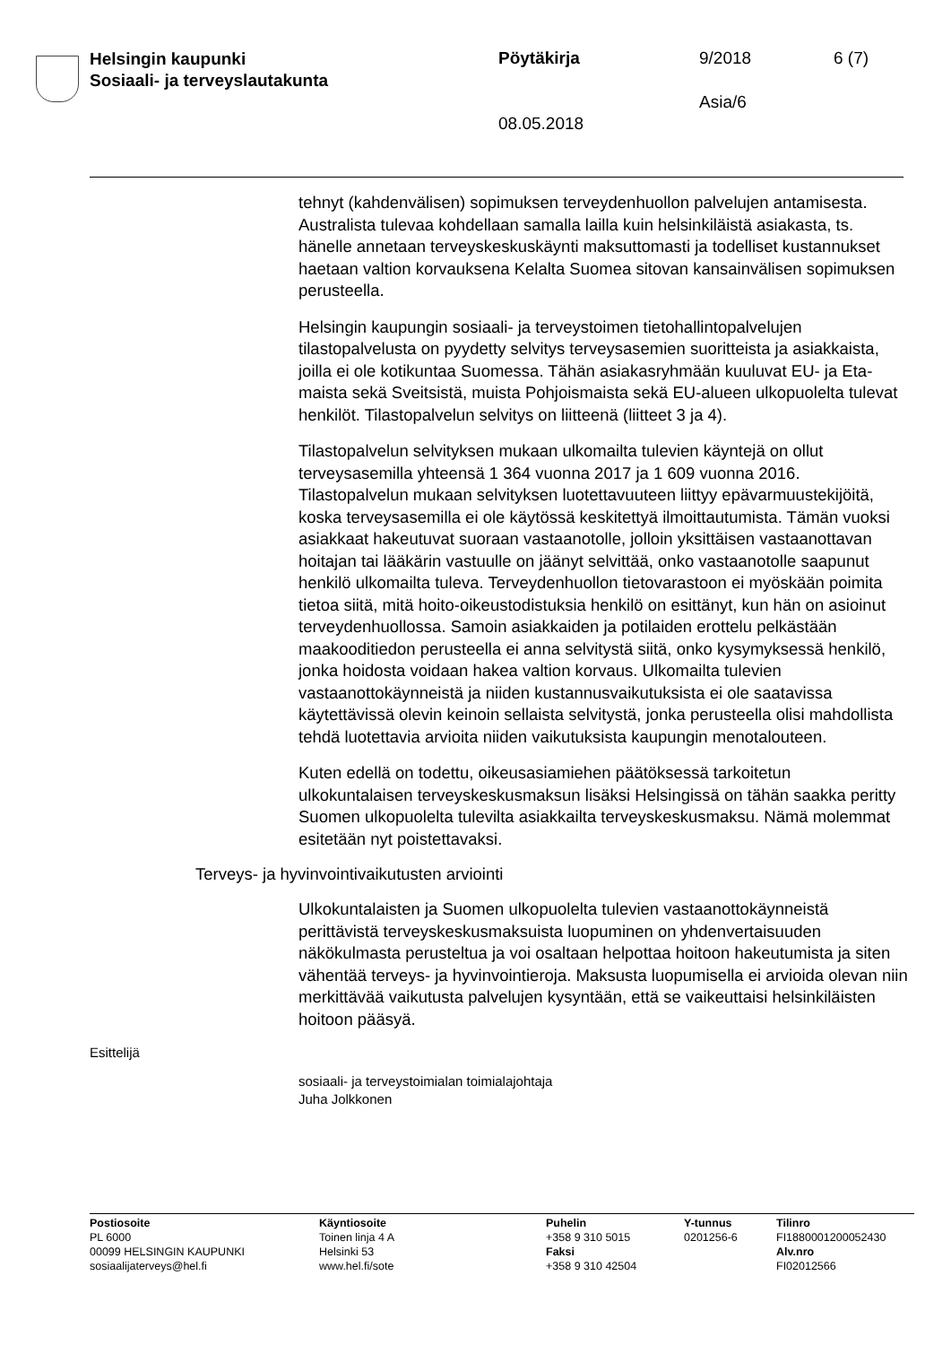Helsingin kaupunki
Sosiaali- ja terveyslautakunta
Pöytäkirja 9/2018 6 (7)
Asia/6
08.05.2018
tehnyt (kahdenvälisen) sopimuksen terveydenhuollon palvelujen antamisesta. Australista tulevaa kohdellaan samalla lailla kuin helsinkiläistä asiakasta, ts. hänelle annetaan terveyskeskuskäynti maksuttomasti ja todelliset kustannukset haetaan valtion korvauksena Kelalta Suomea sitovan kansainvälisen sopimuksen perusteella.
Helsingin kaupungin sosiaali- ja terveystoimen tietohallintopalvelujen tilastopalvelusta on pyydetty selvitys terveysasemien suoritteista ja asiakkaista, joilla ei ole kotikuntaa Suomessa. Tähän asiakasryhmään kuuluvat EU- ja Eta-maista sekä Sveitsistä, muista Pohjoismaista sekä EU-alueen ulkopuolelta tulevat henkilöt. Tilastopalvelun selvitys on liitteenä (liitteet 3 ja 4).
Tilastopalvelun selvityksen mukaan ulkomailta tulevien käyntejä on ollut terveysasemilla yhteensä 1 364 vuonna 2017 ja 1 609 vuonna 2016. Tilastopalvelun mukaan selvityksen luotettavuuteen liittyy epävarmuustekijöitä, koska terveysasemilla ei ole käytössä keskitettyä ilmoittautumista. Tämän vuoksi asiakkaat hakeutuvat suoraan vastaanotolle, jolloin yksittäisen vastaanottavan hoitajan tai lääkärin vastuulle on jäänyt selvittää, onko vastaanotolle saapunut henkilö ulkomailta tuleva. Terveydenhuollon tietovarastoon ei myöskään poimita tietoa siitä, mitä hoito-oikeustodistuksia henkilö on esittänyt, kun hän on asioinut terveydenhuollossa. Samoin asiakkaiden ja potilaiden erottelu pelkästään maakooditiedon perusteella ei anna selvitystä siitä, onko kysymyksessä henkilö, jonka hoidosta voidaan hakea valtion korvaus. Ulkomailta tulevien vastaanottokäynneistä ja niiden kustannusvaikutuksista ei ole saatavissa käytettävissä olevin keinoin sellaista selvitystä, jonka perusteella olisi mahdollista tehdä luotettavia arvioita niiden vaikutuksista kaupungin menotalouteen.
Kuten edellä on todettu, oikeusasiamiehen päätöksessä tarkoitetun ulkokuntalaisen terveyskeskusmaksun lisäksi Helsingissä on tähän saakka peritty Suomen ulkopuolelta tulevilta asiakkailta terveyskeskusmaksu. Nämä molemmat esitetään nyt poistettavaksi.
Terveys- ja hyvinvointivaikutusten arviointi
Ulkokuntalaisten ja Suomen ulkopuolelta tulevien vastaanottokäynneistä perittävistä terveyskeskusmaksuista luopuminen on yhdenvertaisuuden näkökulmasta perusteltua ja voi osaltaan helpottaa hoitoon hakeutumista ja siten vähentää terveys- ja hyvinvointieroja. Maksusta luopumisella ei arvioida olevan niin merkittävää vaikutusta palvelujen kysyntään, että se vaikeuttaisi helsinkiläisten hoitoon pääsyä.
Esittelijä
sosiaali- ja terveystoimialan toimialajohtaja
Juha Jolkkonen
Postiosoite
PL 6000
00099 HELSINGIN KAUPUNKI
sosiaalijaterveys@hel.fi
Käyntiosoite
Toinen linja 4 A
Helsinki 53
www.hel.fi/sote
Puhelin
+358 9 310 5015
Faksi
+358 9 310 42504
Y-tunnus
0201256-6
Tilinro
FI1880001200052430
Alv.nro
FI02012566